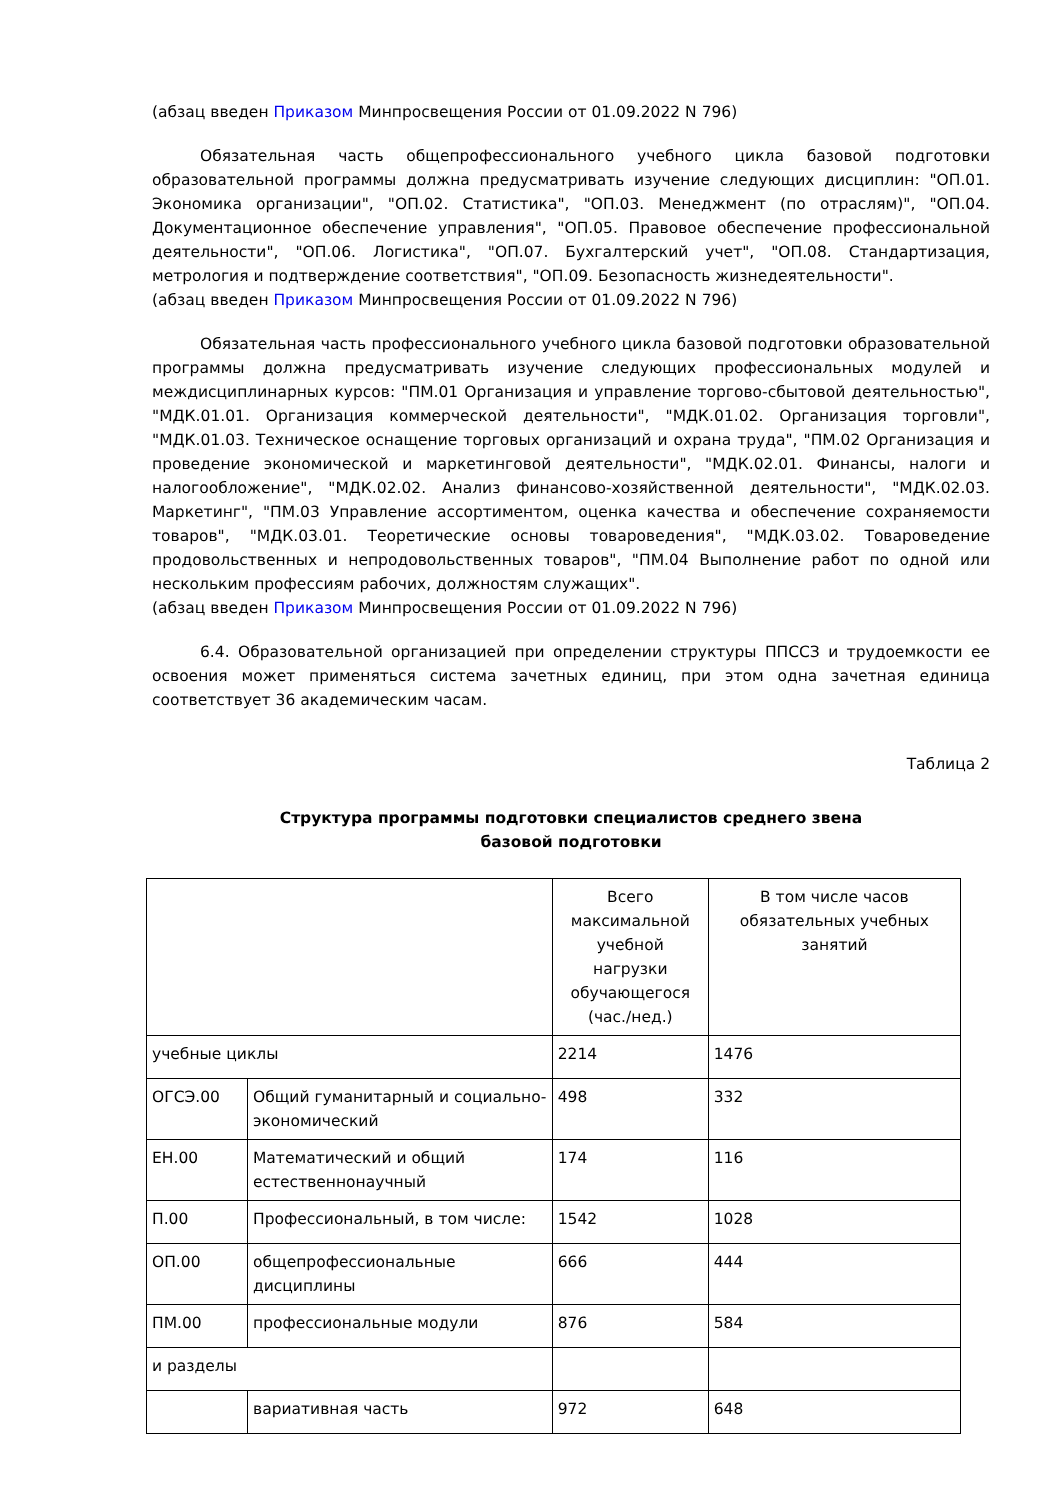(абзац введен Приказом Минпросвещения России от 01.09.2022 N 796)
Обязательная часть общепрофессионального учебного цикла базовой подготовки образовательной программы должна предусматривать изучение следующих дисциплин: "ОП.01. Экономика организации", "ОП.02. Статистика", "ОП.03. Менеджмент (по отраслям)", "ОП.04. Документационное обеспечение управления", "ОП.05. Правовое обеспечение профессиональной деятельности", "ОП.06. Логистика", "ОП.07. Бухгалтерский учет", "ОП.08. Стандартизация, метрология и подтверждение соответствия", "ОП.09. Безопасность жизнедеятельности".
(абзац введен Приказом Минпросвещения России от 01.09.2022 N 796)
Обязательная часть профессионального учебного цикла базовой подготовки образовательной программы должна предусматривать изучение следующих профессиональных модулей и междисциплинарных курсов: "ПМ.01 Организация и управление торгово-сбытовой деятельностью", "МДК.01.01. Организация коммерческой деятельности", "МДК.01.02. Организация торговли", "МДК.01.03. Техническое оснащение торговых организаций и охрана труда", "ПМ.02 Организация и проведение экономической и маркетинговой деятельности", "МДК.02.01. Финансы, налоги и налогообложение", "МДК.02.02. Анализ финансово-хозяйственной деятельности", "МДК.02.03. Маркетинг", "ПМ.03 Управление ассортиментом, оценка качества и обеспечение сохраняемости товаров", "МДК.03.01. Теоретические основы товароведения", "МДК.03.02. Товароведение продовольственных и непродовольственных товаров", "ПМ.04 Выполнение работ по одной или нескольким профессиям рабочих, должностям служащих".
(абзац введен Приказом Минпросвещения России от 01.09.2022 N 796)
6.4. Образовательной организацией при определении структуры ППССЗ и трудоемкости ее освоения может применяться система зачетных единиц, при этом одна зачетная единица соответствует 36 академическим часам.
Таблица 2
Структура программы подготовки специалистов среднего звена
базовой подготовки
| | | Всего максимальной учебной нагрузки обучающегося (час./нед.) | В том числе часов обязательных учебных занятий |
| учебные циклы | | 2214 | 1476 |
| ОГСЭ.00 | Общий гуманитарный и социально-экономический | 498 | 332 |
| ЕН.00 | Математический и общий естественнонаучный | 174 | 116 |
| П.00 | Профессиональный, в том числе: | 1542 | 1028 |
| ОП.00 | общепрофессиональные дисциплины | 666 | 444 |
| ПМ.00 | профессиональные модули | 876 | 584 |
| и разделы | | | |
| | вариативная часть | 972 | 648 |